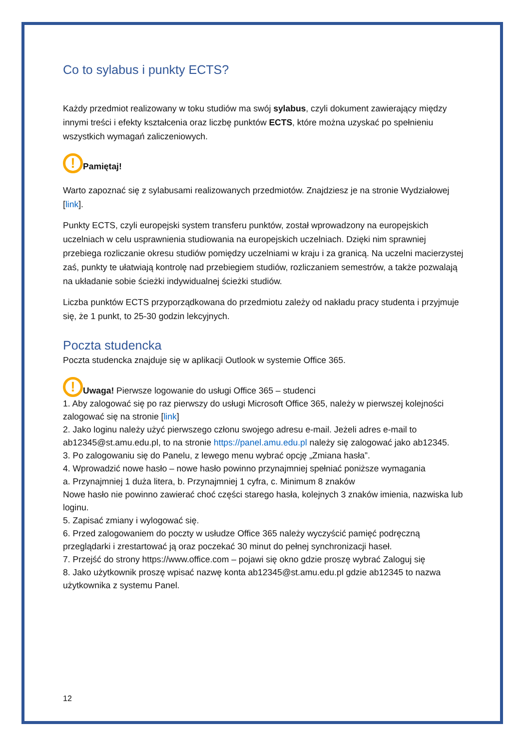Co to sylabus i punkty ECTS?
Każdy przedmiot realizowany w toku studiów ma swój sylabus, czyli dokument zawierający między innymi treści i efekty kształcenia oraz liczbę punktów ECTS, które można uzyskać po spełnieniu wszystkich wymagań zaliczeniowych.
! Pamiętaj!
Warto zapoznać się z sylabusami realizowanych przedmiotów. Znajdziesz je na stronie Wydziałowej [link].
Punkty ECTS, czyli europejski system transferu punktów, został wprowadzony na europejskich uczelniach w celu usprawnienia studiowania na europejskich uczelniach. Dzięki nim sprawniej przebiega rozliczanie okresu studiów pomiędzy uczelniami w kraju i za granicą. Na uczelni macierzystej zaś, punkty te ułatwiają kontrolę nad przebiegiem studiów, rozliczaniem semestrów, a także pozwalają na układanie sobie ścieżki indywidualnej ścieżki studiów.
Liczba punktów ECTS przyporządkowana do przedmiotu zależy od nakładu pracy studenta i przyjmuje się, że 1 punkt, to 25-30 godzin lekcyjnych.
Poczta studencka
Poczta studencka znajduje się w aplikacji Outlook w systemie Office 365.
! Uwaga! Pierwsze logowanie do usługi Office 365 – studenci
1. Aby zalogować się po raz pierwszy do usługi Microsoft Office 365, należy w pierwszej kolejności zalogować się na stronie [link]
2. Jako loginu należy użyć pierwszego członu swojego adresu e-mail. Jeżeli adres e-mail to ab12345@st.amu.edu.pl, to na stronie https://panel.amu.edu.pl należy się zalogować jako ab12345.
3. Po zalogowaniu się do Panelu, z lewego menu wybrać opcję „Zmiana hasła”.
4. Wprowadzić nowe hasło – nowe hasło powinno przynajmniej spełniać poniższe wymagania
a. Przynajmniej 1 duża litera, b. Przynajmniej 1 cyfra, c. Minimum 8 znaków
Nowe hasło nie powinno zawierać choć części starego hasła, kolejnych 3 znaków imienia, nazwiska lub loginu.
5. Zapisać zmiany i wylogować się.
6. Przed zalogowaniem do poczty w usłudze Office 365 należy wyczyścić pamięć podręczną przeglądarki i zrestartować ją oraz poczekać 30 minut do pełnej synchronizacji haseł.
7. Przejść do strony https://www.office.com – pojawi się okno gdzie proszę wybrać Zaloguj się
8. Jako użytkownik proszę wpisać nazwę konta ab12345@st.amu.edu.pl gdzie ab12345 to nazwa użytkownika z systemu Panel.
12